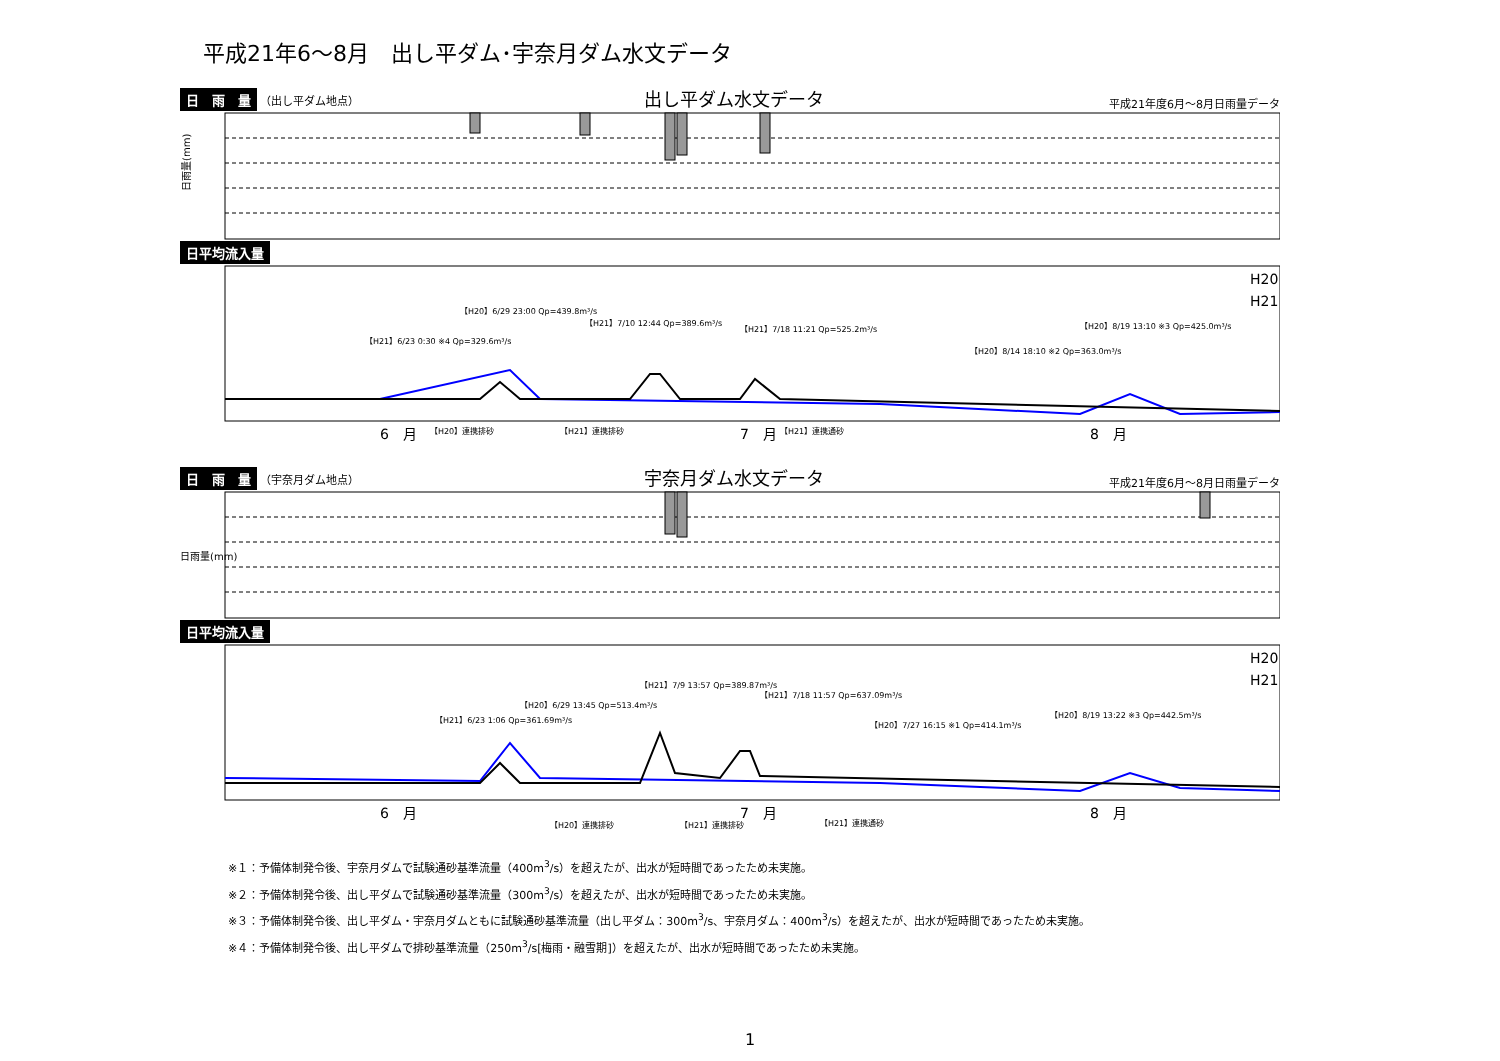平成21年6～8月　出し平ダム･宇奈月ダム水文データ
日　雨　量 （出し平ダム地点） 出し平ダム水文データ 平成21年度6月～8月日雨量データ
日雨量(mm)
日平均流入量
H20
H21
【H21】6/23 0:30 ※4 Qp=329.6m³/s
【H20】6/29 23:00 Qp=439.8m³/s
【H21】7/10 12:44 Qp=389.6m³/s
【H21】7/18 11:21 Qp=525.2m³/s
【H20】8/14 18:10 ※2 Qp=363.0m³/s
【H20】8/19 13:10 ※3 Qp=425.0m³/s
6　月
7　月
8　月
【H20】連携排砂
【H21】連携排砂
【H21】連携通砂
日　雨　量 （宇奈月ダム地点） 宇奈月ダム水文データ 平成21年度6月～8月日雨量データ
日雨量(mm)
日平均流入量
H20
H21
【H21】6/23 1:06 Qp=361.69m³/s
【H20】6/29 13:45 Qp=513.4m³/s
【H21】7/9 13:57 Qp=389.87m³/s
【H21】7/18 11:57 Qp=637.09m³/s
【H20】7/27 16:15 ※1 Qp=414.1m³/s
【H20】8/19 13:22 ※3 Qp=442.5m³/s
6　月
7　月
8　月
【H20】連携排砂
【H21】連携排砂
【H21】連携通砂
※１：予備体制発令後、宇奈月ダムで試験通砂基準流量（400m<sup>3</sup>/s）を超えたが、出水が短時間であったため未実施。
※２：予備体制発令後、出し平ダムで試験通砂基準流量（300m<sup>3</sup>/s）を超えたが、出水が短時間であったため未実施。
※３：予備体制発令後、出し平ダム・宇奈月ダムともに試験通砂基準流量（出し平ダム：300m<sup>3</sup>/s、宇奈月ダム：400m<sup>3</sup>/s）を超えたが、出水が短時間であったため未実施。
※４：予備体制発令後、出し平ダムで排砂基準流量（250m<sup>3</sup>/s[梅雨・融雪期]）を超えたが、出水が短時間であったため未実施。
1